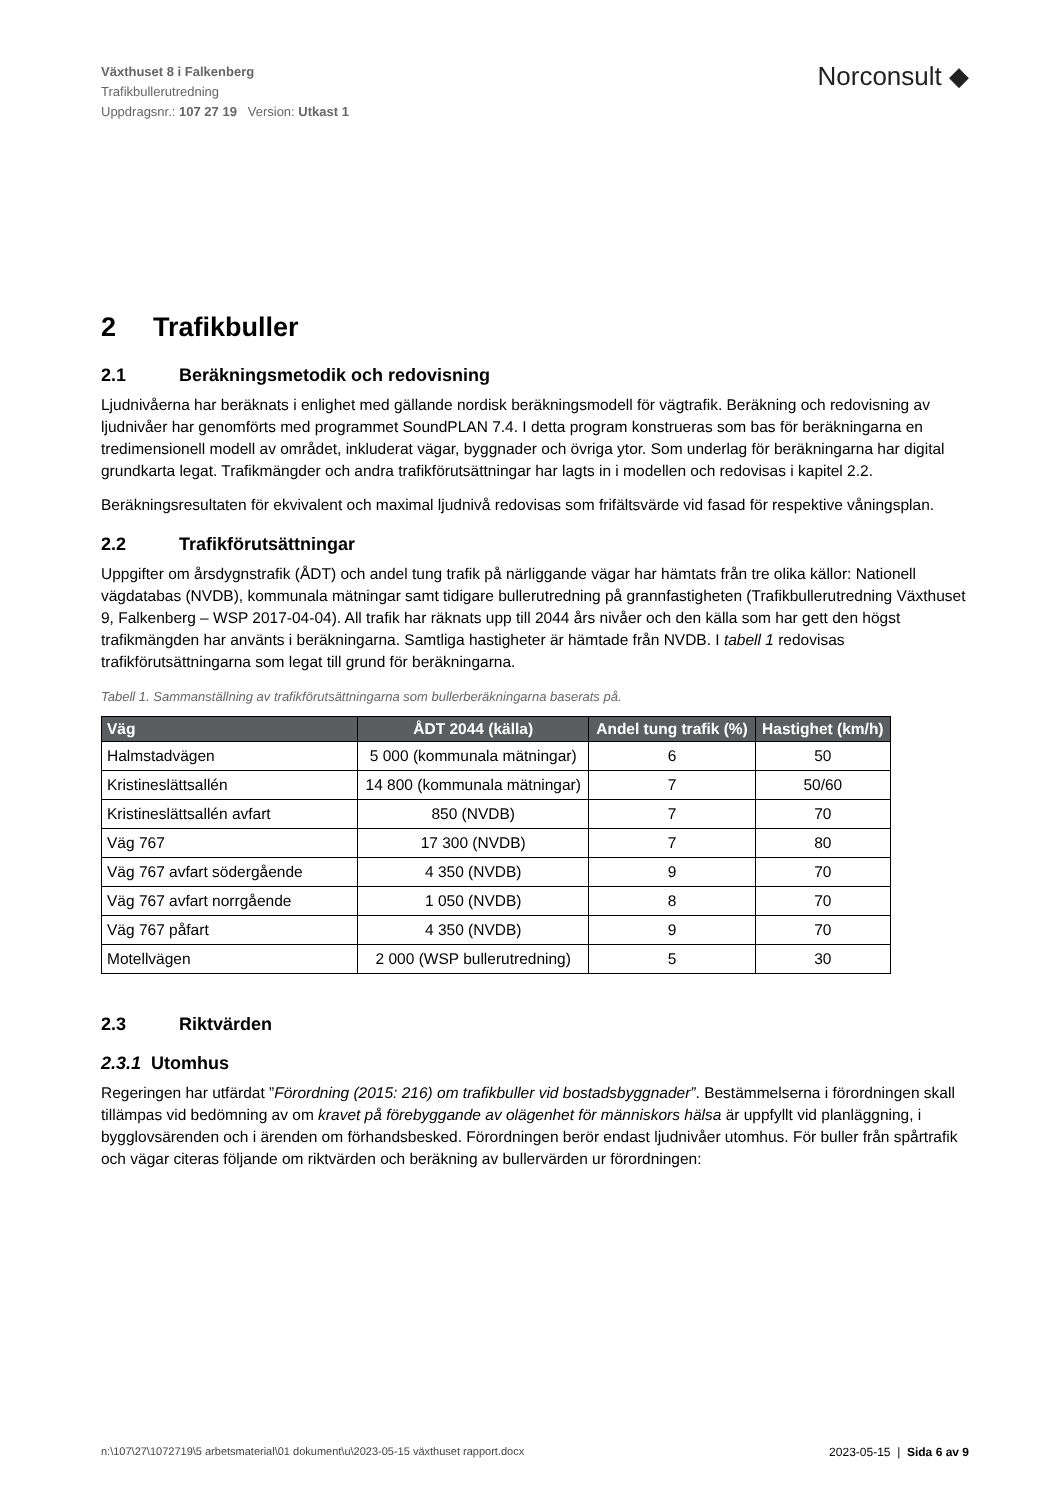Växthuset 8 i Falkenberg
Trafikbullerutredning
Uppdragsnr.: 107 27 19 Version: Utkast 1
Norconsult ◆
2 Trafikbuller
2.1 Beräkningsmetodik och redovisning
Ljudnivåerna har beräknats i enlighet med gällande nordisk beräkningsmodell för vägtrafik. Beräkning och redovisning av ljudnivåer har genomförts med programmet SoundPLAN 7.4. I detta program konstrueras som bas för beräkningarna en tredimensionell modell av området, inkluderat vägar, byggnader och övriga ytor. Som underlag för beräkningarna har digital grundkarta legat. Trafikmängder och andra trafikförutsättningar har lagts in i modellen och redovisas i kapitel 2.2.
Beräkningsresultaten för ekvivalent och maximal ljudnivå redovisas som frifältsvärde vid fasad för respektive våningsplan.
2.2 Trafikförutsättningar
Uppgifter om årsdygnstrafik (ÅDT) och andel tung trafik på närliggande vägar har hämtats från tre olika källor: Nationell vägdatabas (NVDB), kommunala mätningar samt tidigare bullerutredning på grannfastigheten (Trafikbullerutredning Växthuset 9, Falkenberg – WSP 2017-04-04). All trafik har räknats upp till 2044 års nivåer och den källa som har gett den högst trafikmängden har använts i beräkningarna. Samtliga hastigheter är hämtade från NVDB. I tabell 1 redovisas trafikförutsättningarna som legat till grund för beräkningarna.
Tabell 1. Sammanställning av trafikförutsättningarna som bullerberäkningarna baserats på.
| Väg | ÅDT 2044 (källa) | Andel tung trafik (%) | Hastighet (km/h) |
| --- | --- | --- | --- |
| Halmstadvägen | 5 000 (kommunala mätningar) | 6 | 50 |
| Kristineslättsallén | 14 800 (kommunala mätningar) | 7 | 50/60 |
| Kristineslättsallén avfart | 850 (NVDB) | 7 | 70 |
| Väg 767 | 17 300 (NVDB) | 7 | 80 |
| Väg 767 avfart södergående | 4 350 (NVDB) | 9 | 70 |
| Väg 767 avfart norrgående | 1 050 (NVDB) | 8 | 70 |
| Väg 767 påfart | 4 350 (NVDB) | 9 | 70 |
| Motellvägen | 2 000 (WSP bullerutredning) | 5 | 30 |
2.3 Riktvärden
2.3.1 Utomhus
Regeringen har utfärdat ”Förordning (2015: 216) om trafikbuller vid bostadsbyggnader”. Bestämmelserna i förordningen skall tillämpas vid bedömning av om kravet på förebyggande av olägenhet för människors hälsa är uppfyllt vid planläggning, i bygglovsärenden och i ärenden om förhandsbesked. Förordningen berör endast ljudnivåer utomhus. För buller från spårtrafik och vägar citeras följande om riktvärden och beräkning av bullervärden ur förordningen:
n:\107\27\1072719\5 arbetsmaterial\01 dokument\u\2023-05-15 växthuset rapport.docx 2023-05-15 | Sida 6 av 9